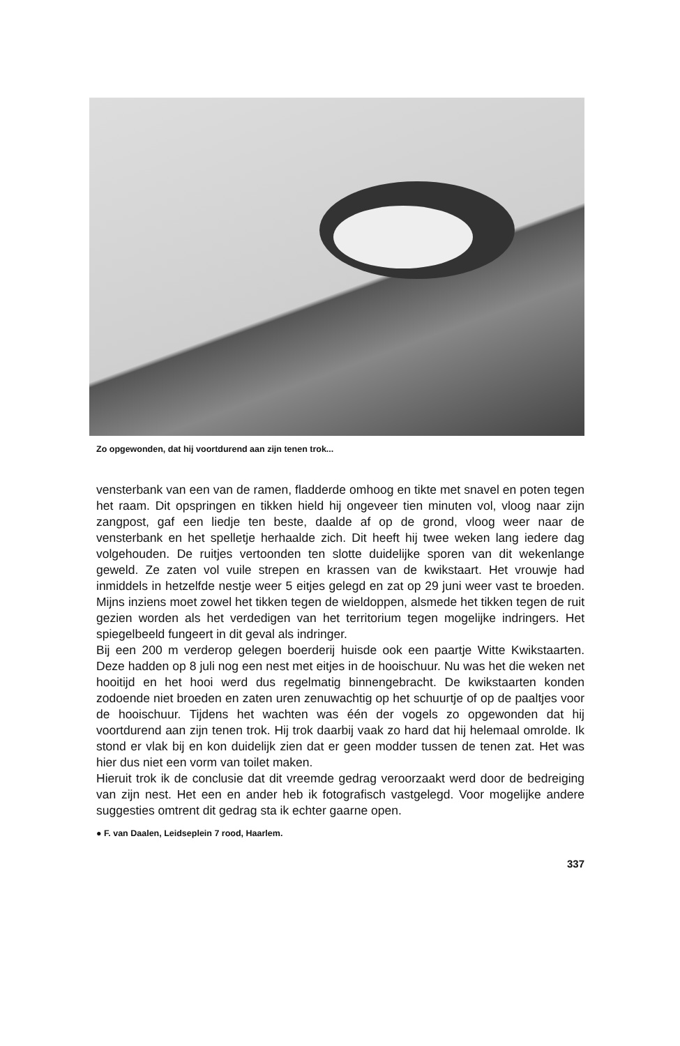Zo opgewonden, dat hij voortdurend aan zijn tenen trok...
vensterbank van een van de ramen, fladderde omhoog en tikte met snavel en poten tegen het raam. Dit opspringen en tikken hield hij ongeveer tien minuten vol, vloog naar zijn zangpost, gaf een liedje ten beste, daalde af op de grond, vloog weer naar de vensterbank en het spelletje herhaalde zich. Dit heeft hij twee weken lang iedere dag volgehouden. De ruitjes vertoonden ten slotte duidelijke sporen van dit wekenlange geweld. Ze zaten vol vuile strepen en krassen van de kwikstaart. Het vrouwje had inmiddels in hetzelfde nestje weer 5 eitjes gelegd en zat op 29 juni weer vast te broeden. Mijns inziens moet zowel het tikken tegen de wieldoppen, alsmede het tikken tegen de ruit gezien worden als het verdedigen van het territorium tegen mogelijke indringers. Het spiegelbeeld fungeert in dit geval als indringer.
Bij een 200 m verderop gelegen boerderij huisde ook een paartje Witte Kwikstaarten. Deze hadden op 8 juli nog een nest met eitjes in de hooischuur. Nu was het die weken net hooitijd en het hooi werd dus regelmatig binnengebracht. De kwikstaarten konden zodoende niet broeden en zaten uren zenuwachtig op het schuurtje of op de paaltjes voor de hooischuur. Tijdens het wachten was één der vogels zo opgewonden dat hij voortdurend aan zijn tenen trok. Hij trok daarbij vaak zo hard dat hij helemaal omrolde. Ik stond er vlak bij en kon duidelijk zien dat er geen modder tussen de tenen zat. Het was hier dus niet een vorm van toilet maken.
Hieruit trok ik de conclusie dat dit vreemde gedrag veroorzaakt werd door de bedreiging van zijn nest. Het een en ander heb ik fotografisch vastgelegd. Voor mogelijke andere suggesties omtrent dit gedrag sta ik echter gaarne open.
● F. van Daalen, Leidseplein 7 rood, Haarlem.
337